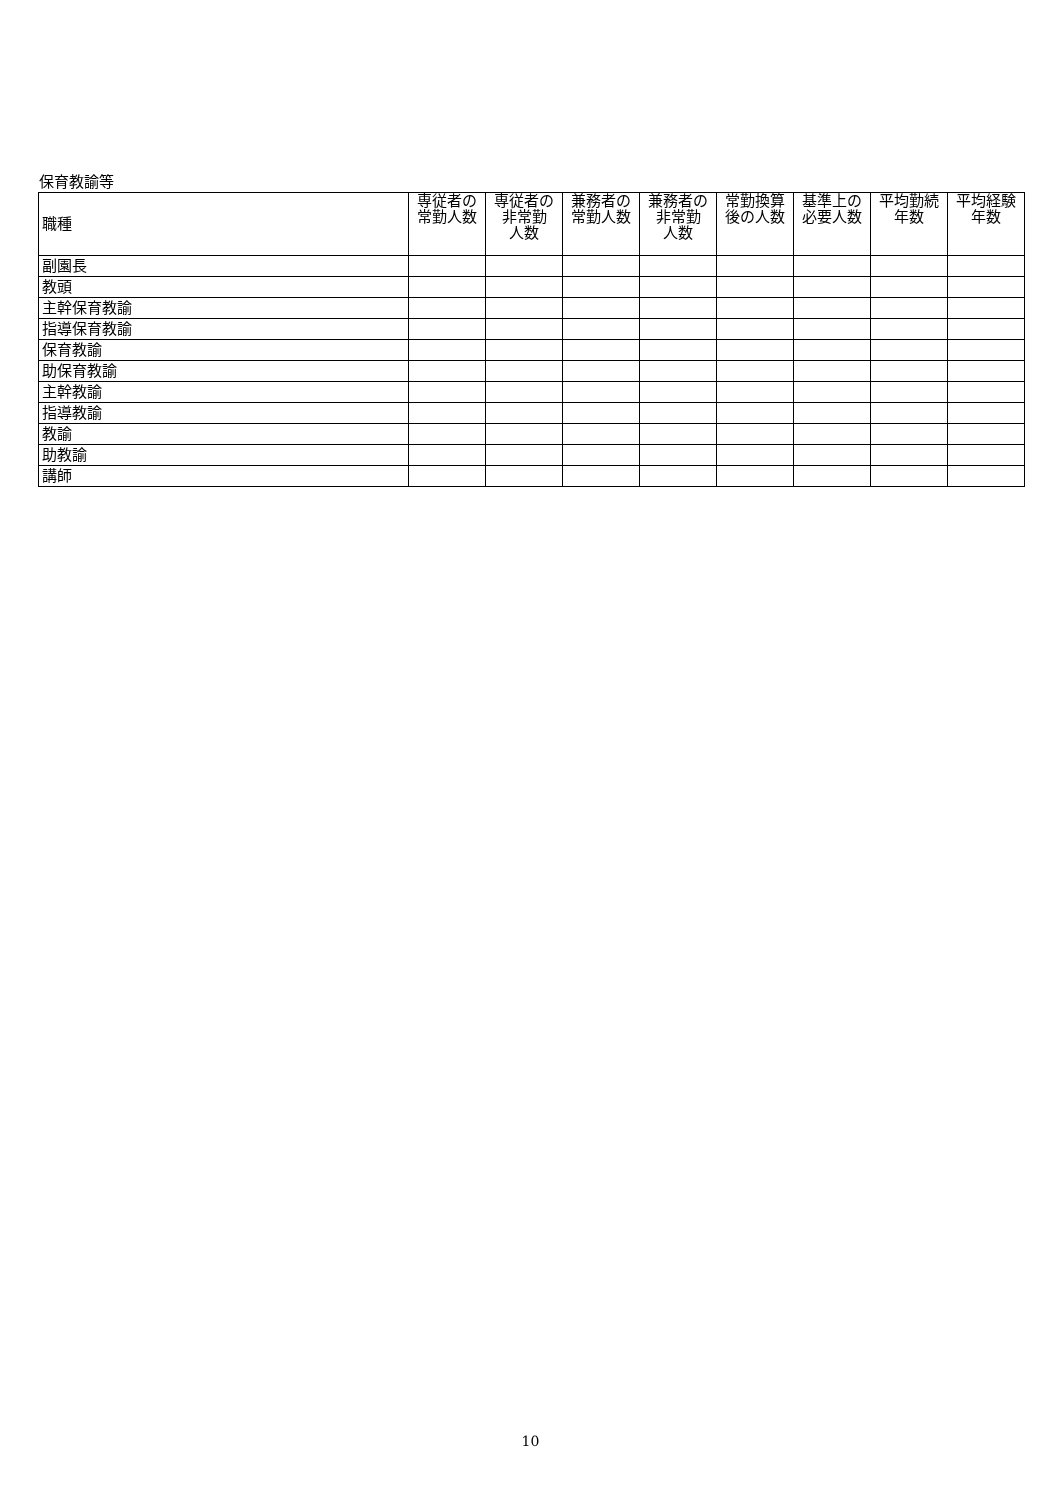保育教諭等
| 職種 | 専従者の 常勤人数 | 専従者の 非常勤 人数 | 兼務者の 常勤人数 | 兼務者の 非常勤 人数 | 常勤換算 後の人数 | 基準上の 必要人数 | 平均勤続 年数 | 平均経験 年数 |
| --- | --- | --- | --- | --- | --- | --- | --- | --- |
| 副園長 | | | | | | | | |
| 教頭 | | | | | | | | |
| 主幹保育教諭 | | | | | | | | |
| 指導保育教諭 | | | | | | | | |
| 保育教諭 | | | | | | | | |
| 助保育教諭 | | | | | | | | |
| 主幹教諭 | | | | | | | | |
| 指導教諭 | | | | | | | | |
| 教諭 | | | | | | | | |
| 助教諭 | | | | | | | | |
| 講師 | | | | | | | | |
10